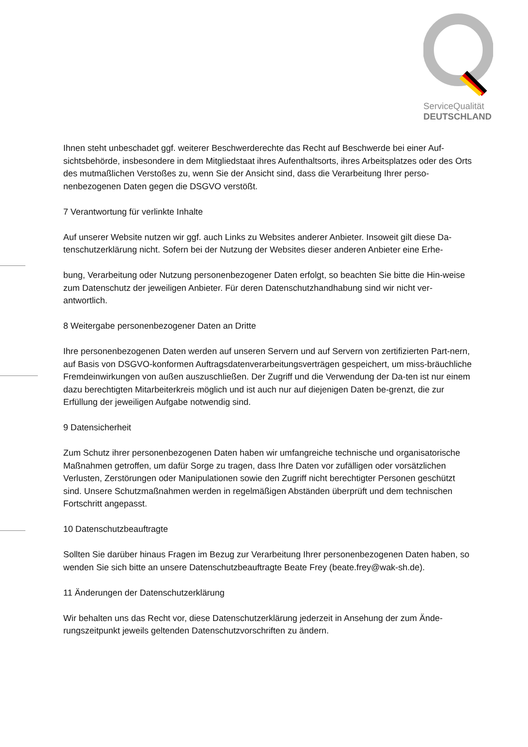ServiceQualität
DEUTSCHLAND
Ihnen steht unbeschadet ggf. weiterer Beschwerderechte das Recht auf Beschwerde bei einer Auf-sichtsbehörde, insbesondere in dem Mitgliedstaat ihres Aufenthaltsorts, ihres Arbeitsplatzes oder des Orts des mutmaßlichen Verstoßes zu, wenn Sie der Ansicht sind, dass die Verarbeitung Ihrer perso-nenbezogenen Daten gegen die DSGVO verstößt.
7 Verantwortung für verlinkte Inhalte
Auf unserer Website nutzen wir ggf. auch Links zu Websites anderer Anbieter. Insoweit gilt diese Da-tenschutzerklärung nicht. Sofern bei der Nutzung der Websites dieser anderen Anbieter eine Erhe-
bung, Verarbeitung oder Nutzung personenbezogener Daten erfolgt, so beachten Sie bitte die Hin-weise zum Datenschutz der jeweiligen Anbieter. Für deren Datenschutzhandhabung sind wir nicht ver-antwortlich.
8 Weitergabe personenbezogener Daten an Dritte
Ihre personenbezogenen Daten werden auf unseren Servern und auf Servern von zertifizierten Part-nern, auf Basis von DSGVO-konformen Auftragsdatenverarbeitungsverträgen gespeichert, um miss-bräuchliche Fremdeinwirkungen von außen auszuschließen. Der Zugriff und die Verwendung der Da-ten ist nur einem dazu berechtigten Mitarbeiterkreis möglich und ist auch nur auf diejenigen Daten be-grenzt, die zur Erfüllung der jeweiligen Aufgabe notwendig sind.
9 Datensicherheit
Zum Schutz ihrer personenbezogenen Daten haben wir umfangreiche technische und organisatorische Maßnahmen getroffen, um dafür Sorge zu tragen, dass Ihre Daten vor zufälligen oder vorsätzlichen Verlusten, Zerstörungen oder Manipulationen sowie den Zugriff nicht berechtigter Personen geschützt sind. Unsere Schutzmaßnahmen werden in regelmäßigen Abständen überprüft und dem technischen Fortschritt angepasst.
10 Datenschutzbeauftragte
Sollten Sie darüber hinaus Fragen im Bezug zur Verarbeitung Ihrer personenbezogenen Daten haben, so wenden Sie sich bitte an unsere Datenschutzbeauftragte Beate Frey (beate.frey@wak-sh.de).
11 Änderungen der Datenschutzerklärung
Wir behalten uns das Recht vor, diese Datenschutzerklärung jederzeit in Ansehung der zum Ände-rungszeitpunkt jeweils geltenden Datenschutzvorschriften zu ändern.